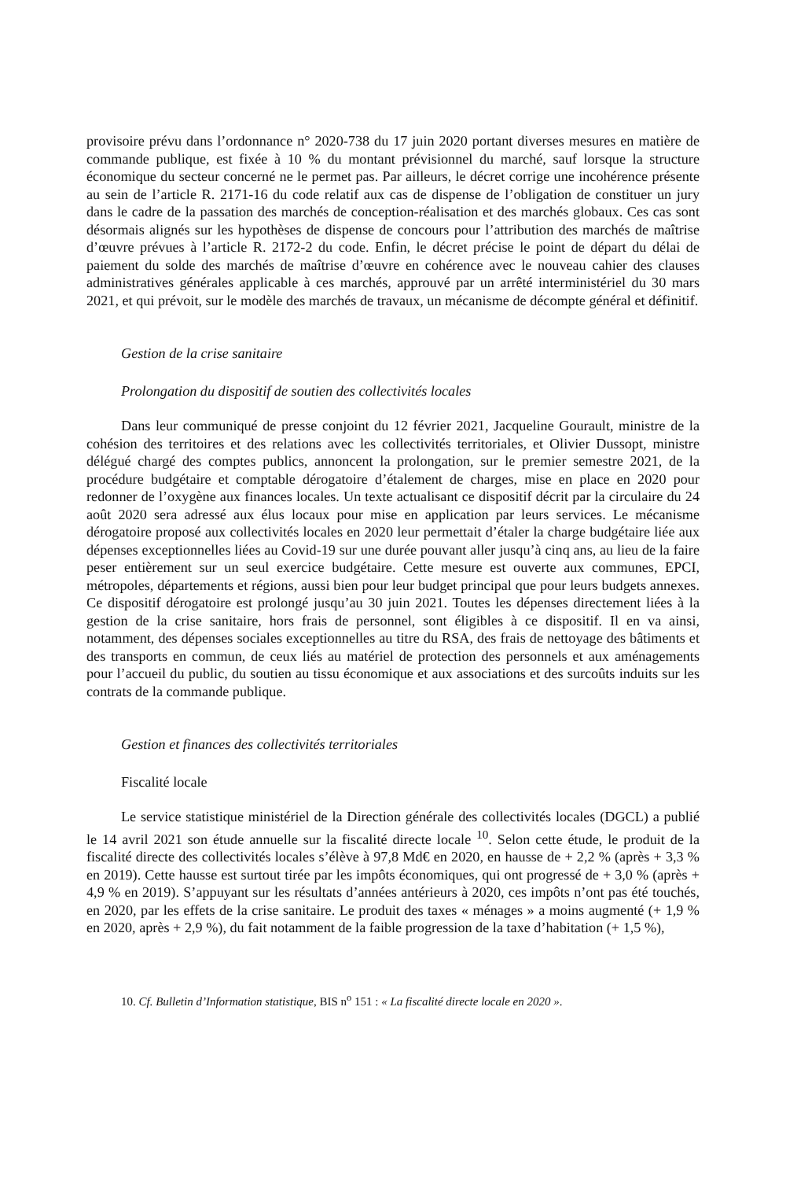provisoire prévu dans l’ordonnance n° 2020-738 du 17 juin 2020 portant diverses mesures en matière de commande publique, est fixée à 10 % du montant prévisionnel du marché, sauf lorsque la structure économique du secteur concerné ne le permet pas. Par ailleurs, le décret corrige une incohérence présente au sein de l’article R. 2171-16 du code relatif aux cas de dispense de l’obligation de constituer un jury dans le cadre de la passation des marchés de conception-réalisation et des marchés globaux. Ces cas sont désormais alignés sur les hypothèses de dispense de concours pour l’attribution des marchés de maîtrise d’œuvre prévues à l’article R. 2172-2 du code. Enfin, le décret précise le point de départ du délai de paiement du solde des marchés de maîtrise d’œuvre en cohérence avec le nouveau cahier des clauses administratives générales applicable à ces marchés, approuvé par un arrêté interministériel du 30 mars 2021, et qui prévoit, sur le modèle des marchés de travaux, un mécanisme de décompte général et définitif.
Gestion de la crise sanitaire
Prolongation du dispositif de soutien des collectivités locales
Dans leur communiqué de presse conjoint du 12 février 2021, Jacqueline Gourault, ministre de la cohésion des territoires et des relations avec les collectivités territoriales, et Olivier Dussopt, ministre délégué chargé des comptes publics, annoncent la prolongation, sur le premier semestre 2021, de la procédure budgétaire et comptable dérogatoire d’étalement de charges, mise en place en 2020 pour redonner de l’oxygène aux finances locales. Un texte actualisant ce dispositif décrit par la circulaire du 24 août 2020 sera adressé aux élus locaux pour mise en application par leurs services. Le mécanisme dérogatoire proposé aux collectivités locales en 2020 leur permettait d’étaler la charge budgétaire liée aux dépenses exceptionnelles liées au Covid-19 sur une durée pouvant aller jusqu’à cinq ans, au lieu de la faire peser entièrement sur un seul exercice budgétaire. Cette mesure est ouverte aux communes, EPCI, métropoles, départements et régions, aussi bien pour leur budget principal que pour leurs budgets annexes. Ce dispositif dérogatoire est prolongé jusqu’au 30 juin 2021. Toutes les dépenses directement liées à la gestion de la crise sanitaire, hors frais de personnel, sont éligibles à ce dispositif. Il en va ainsi, notamment, des dépenses sociales exceptionnelles au titre du RSA, des frais de nettoyage des bâtiments et des transports en commun, de ceux liés au matériel de protection des personnels et aux aménagements pour l’accueil du public, du soutien au tissu économique et aux associations et des surcoûts induits sur les contrats de la commande publique.
Gestion et finances des collectivités territoriales
Fiscalité locale
Le service statistique ministériel de la Direction générale des collectivités locales (DGCL) a publié le 14 avril 2021 son étude annuelle sur la fiscalité directe locale <sup>10</sup>. Selon cette étude, le produit de la fiscalité directe des collectivités locales s’élève à 97,8 Md€ en 2020, en hausse de + 2,2 % (après + 3,3 % en 2019). Cette hausse est surtout tirée par les impôts économiques, qui ont progressé de + 3,0 % (après + 4,9 % en 2019). S’appuyant sur les résultats d’années antérieurs à 2020, ces impôts n’ont pas été touchés, en 2020, par les effets de la crise sanitaire. Le produit des taxes « ménages » a moins augmenté (+ 1,9 % en 2020, après + 2,9 %), du fait notamment de la faible progression de la taxe d’habitation (+ 1,5 %),
10. Cf. Bulletin d’Information statistique, BIS n<sup>o</sup> 151 : « La fiscalité directe locale en 2020 ».